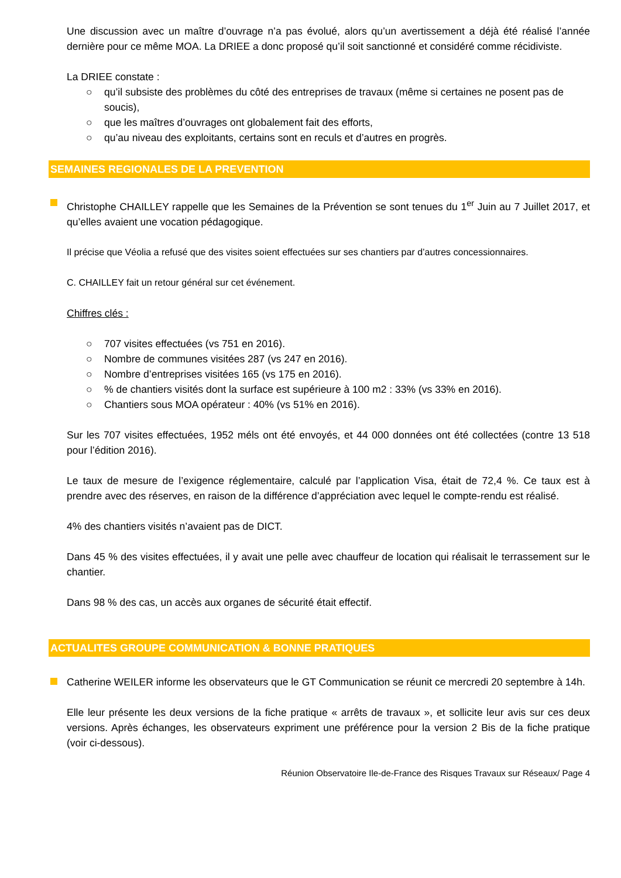Une discussion avec un maître d’ouvrage n’a pas évolué, alors qu’un avertissement a déjà été réalisé l’année dernière pour ce même MOA. La DRIEE a donc proposé qu’il soit sanctionné et considéré comme récidiviste.
La DRIEE constate :
○ qu’il subsiste des problèmes du côté des entreprises de travaux (même si certaines ne posent pas de soucis),
○ que les maîtres d’ouvrages ont globalement fait des efforts,
○ qu’au niveau des exploitants, certains sont en reculs et d’autres en progrès.
SEMAINES REGIONALES DE LA PREVENTION
Christophe CHAILLEY rappelle que les Semaines de la Prévention se sont tenues du 1<sup>er</sup> Juin au 7 Juillet 2017, et qu’elles avaient une vocation pédagogique.
Il précise que Véolia a refusé que des visites soient effectuées sur ses chantiers par d’autres concessionnaires.
C. CHAILLEY fait un retour général sur cet événement.
Chiffres clés :
○ 707 visites effectuées (vs 751 en 2016).
○ Nombre de communes visitées 287 (vs 247 en 2016).
○ Nombre d’entreprises visitées 165 (vs 175 en 2016).
○% de chantiers visités dont la surface est supérieure à 100 m2 : 33% (vs 33% en 2016).
○ Chantiers sous MOA opérateur : 40% (vs 51% en 2016).
Sur les 707 visites effectuées, 1952 méls ont été envoyés, et 44 000 données ont été collectées (contre 13 518 pour l’édition 2016).
Le taux de mesure de l’exigence réglementaire, calculé par l’application Visa, était de 72,4 %. Ce taux est à prendre avec des réserves, en raison de la différence d’appréciation avec lequel le compte-rendu est réalisé.
4% des chantiers visités n’avaient pas de DICT.
Dans 45 % des visites effectuées, il y avait une pelle avec chauffeur de location qui réalisait le terrassement sur le chantier.
Dans 98 % des cas, un accès aux organes de sécurité était effectif.
ACTUALITES GROUPE COMMUNICATION & BONNE PRATIQUES
Catherine WEILER informe les observateurs que le GT Communication se réunit ce mercredi 20 septembre à 14h.
Elle leur présente les deux versions de la fiche pratique « arrêts de travaux », et sollicite leur avis sur ces deux versions. Après échanges, les observateurs expriment une préférence pour la version 2 Bis de la fiche pratique (voir ci-dessous).
Réunion Observatoire Ile-de-France des Risques Travaux sur Réseaux/ Page 4